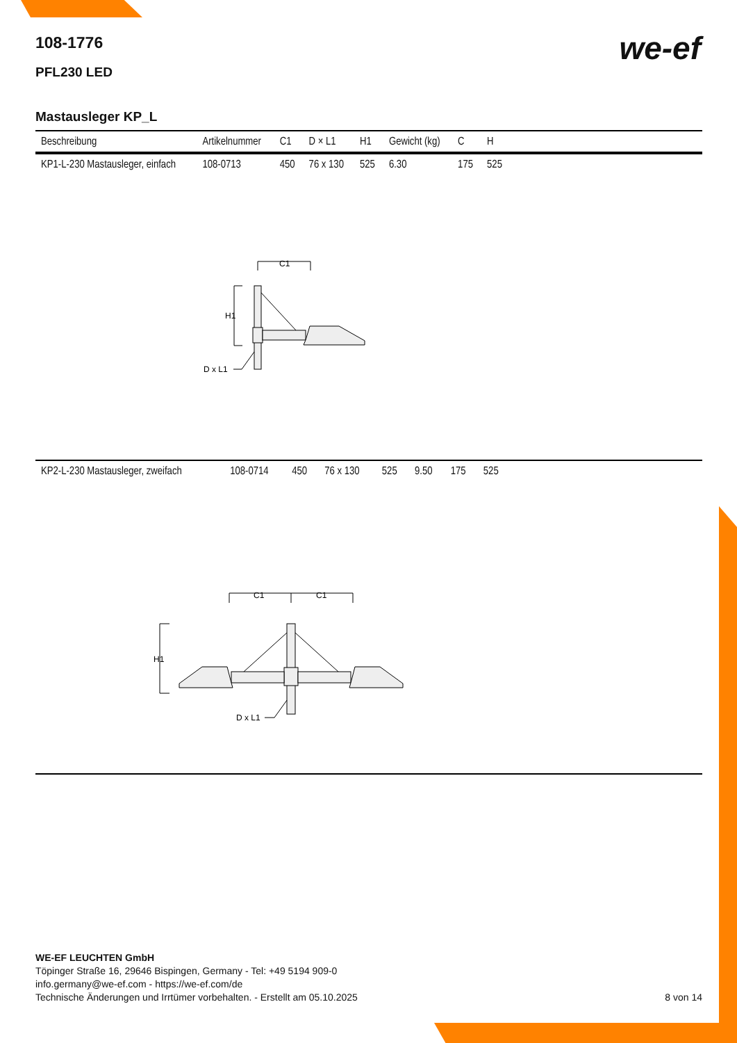we-ef
108-1776
PFL230 LED
Mastausleger KP_L
| Beschreibung | Artikelnummer | C1 | D × L1 | H1 | Gewicht (kg) | C | H | |
| --- | --- | --- | --- | --- | --- | --- | --- | --- |
| KP1-L-230 Mastausleger, einfach | 108-0713 | 450 | 76 x 130 | 525 | 6.30 | 175 | 525 | |
C1
H1
D x L1
| KP2-L-230 Mastausleger, zweifach | 108-0714 | 450 | 76 x 130 | 525 | 9.50 | 175 | 525 | |
C1
C1
H1
D x L1
WE-EF LEUCHTEN GmbH
Töpinger Straße 16, 29646 Bispingen, Germany - Tel: +49 5194 909-0
info.germany@we-ef.com - https://we-ef.com/de
Technische Änderungen und Irrtümer vorbehalten. - Erstellt am 05.10.2025 8 von 14